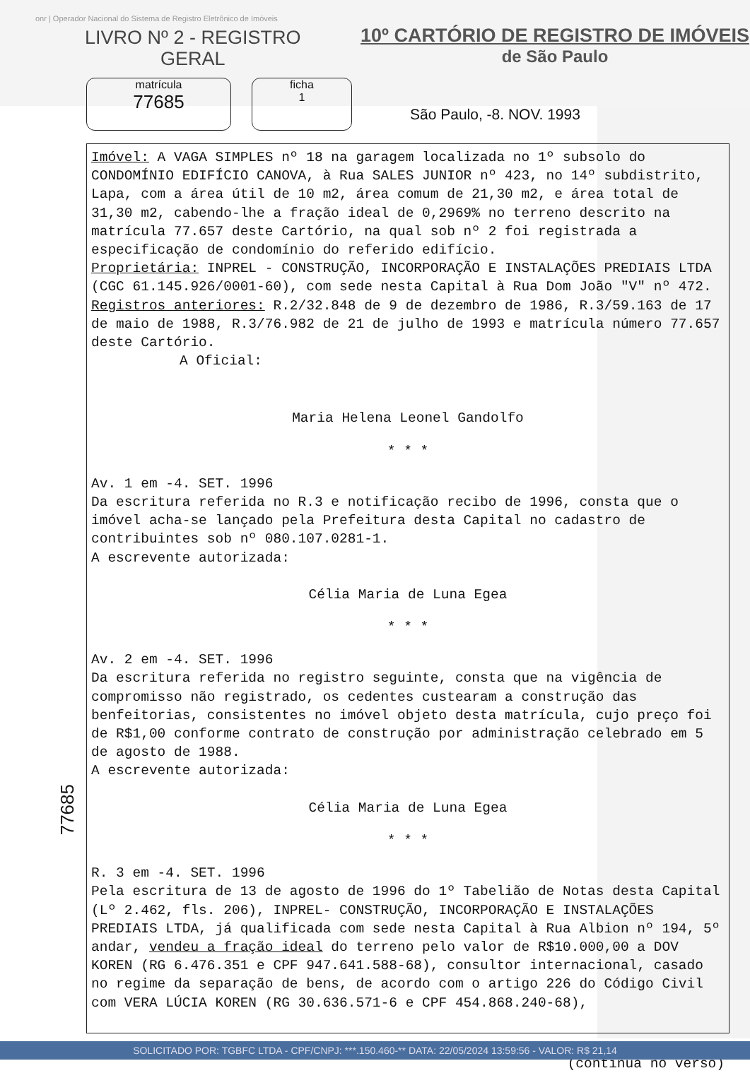onr | Operador Nacional do Sistema de Registro Eletrônico de Imóveis
LIVRO Nº 2 - REGISTRO
GERAL
10º CARTÓRIO DE REGISTRO DE IMÓVEIS
de São Paulo
matrícula
77685
ficha
1
São Paulo, -8. NOV. 1993
Imóvel: A VAGA SIMPLES nº 18 na garagem localizada no 1º subsolo do CONDOMÍNIO EDIFÍCIO CANOVA, à Rua SALES JUNIOR nº 423, no 14º subdistrito, Lapa, com a área útil de 10 m2, área comum de 21,30 m2, e área total de 31,30 m2, cabendo-lhe a fração ideal de 0,2969% no terreno descrito na matrícula 77.657 deste Cartório, na qual sob nº 2 foi registrada a especificação de condomínio do referido edifício.
Proprietária: INPREL - CONSTRUÇÃO, INCORPORAÇÃO E INSTALAÇÕES PREDIAIS LTDA (CGC 61.145.926/0001-60), com sede nesta Capital à Rua Dom João "V" nº 472.
Registros anteriores: R.2/32.848 de 9 de dezembro de 1986, R.3/59.163 de 17 de maio de 1988, R.3/76.982 de 21 de julho de 1993 e matrícula número 77.657 deste Cartório.
A Oficial:
Maria Helena Leonel Gandolfo
* * *
Av. 1 em -4. SET. 1996
Da escritura referida no R.3 e notificação recibo de 1996, consta que o imóvel acha-se lançado pela Prefeitura desta Capital no cadastro de contribuintes sob nº 080.107.0281-1.
A escrevente autorizada:
Célia Maria de Luna Egea
* * *
Av. 2 em -4. SET. 1996
Da escritura referida no registro seguinte, consta que na vigência de compromisso não registrado, os cedentes custearam a construção das benfeitorias, consistentes no imóvel objeto desta matrícula, cujo preço foi de R$1,00 conforme contrato de construção por administração celebrado em 5 de agosto de 1988.
A escrevente autorizada:
Célia Maria de Luna Egea
* * *
R. 3 em -4. SET. 1996
Pela escritura de 13 de agosto de 1996 do 1º Tabelião de Notas desta Capital (Lº 2.462, fls. 206), INPREL- CONSTRUÇÃO, INCORPORAÇÃO E INSTALAÇÕES PREDIAIS LTDA, já qualificada com sede nesta Capital à Rua Albion nº 194, 5º andar, vendeu a fração ideal do terreno pelo valor de R$10.000,00 a DOV KOREN (RG 6.476.351 e CPF 947.641.588-68), consultor internacional, casado no regime da separação de bens, de acordo com o artigo 226 do Código Civil com VERA LÚCIA KOREN (RG 30.636.571-6 e CPF 454.868.240-68),
(continua no verso)
77685
SOLICITADO POR: TGBFC LTDA - CPF/CNPJ: ***.150.460-** DATA: 22/05/2024 13:59:56 - VALOR: R$ 21,14